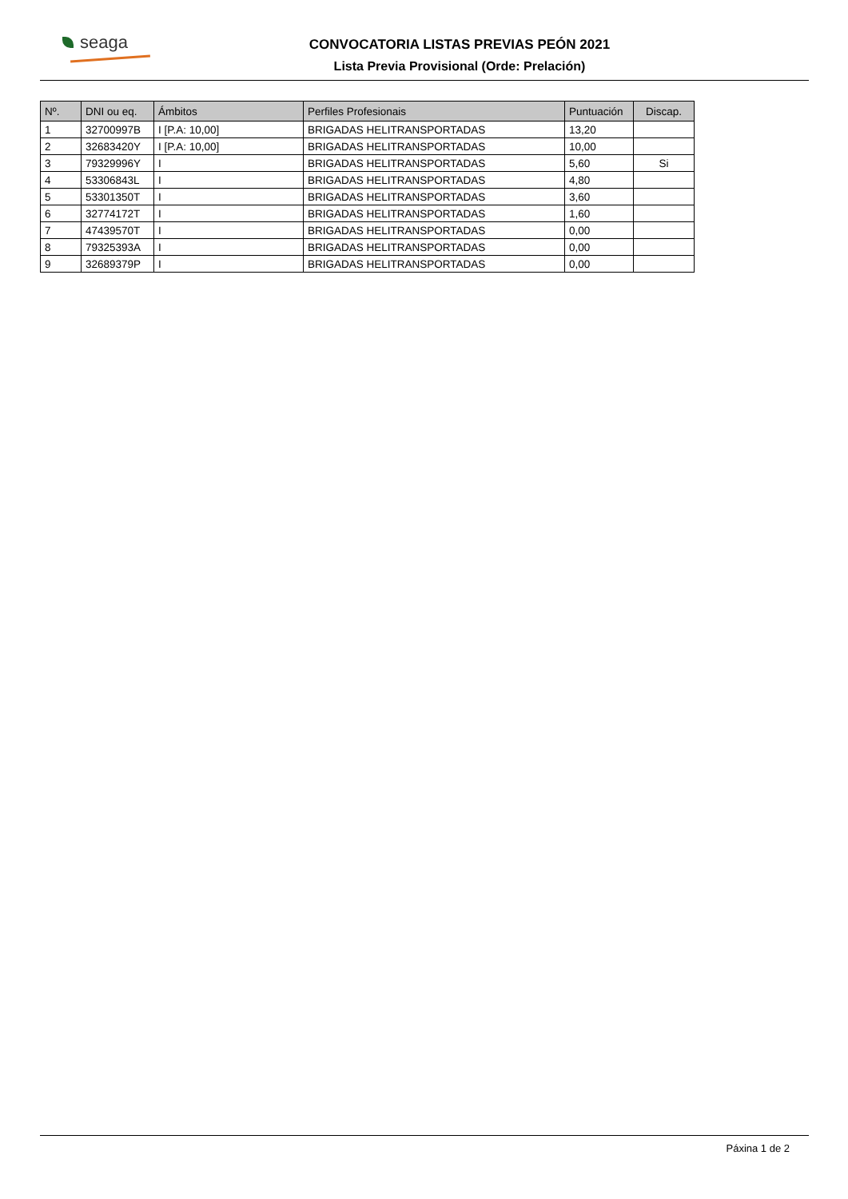seaga
CONVOCATORIA LISTAS PREVIAS PEÓN 2021
Lista Previa Provisional (Orde: Prelación)
| Nº. | DNI ou eq. | Ámbitos | Perfiles Profesionais | Puntuación | Discap. |
| --- | --- | --- | --- | --- | --- |
| 1 | 32700997B | I [P.A: 10,00] | BRIGADAS HELITRANSPORTADAS | 13,20 | |
| 2 | 32683420Y | I [P.A: 10,00] | BRIGADAS HELITRANSPORTADAS | 10,00 | |
| 3 | 79329996Y | I | BRIGADAS HELITRANSPORTADAS | 5,60 | Si |
| 4 | 53306843L | I | BRIGADAS HELITRANSPORTADAS | 4,80 | |
| 5 | 53301350T | I | BRIGADAS HELITRANSPORTADAS | 3,60 | |
| 6 | 32774172T | I | BRIGADAS HELITRANSPORTADAS | 1,60 | |
| 7 | 47439570T | I | BRIGADAS HELITRANSPORTADAS | 0,00 | |
| 8 | 79325393A | I | BRIGADAS HELITRANSPORTADAS | 0,00 | |
| 9 | 32689379P | I | BRIGADAS HELITRANSPORTADAS | 0,00 | |
Páxina 1 de 2